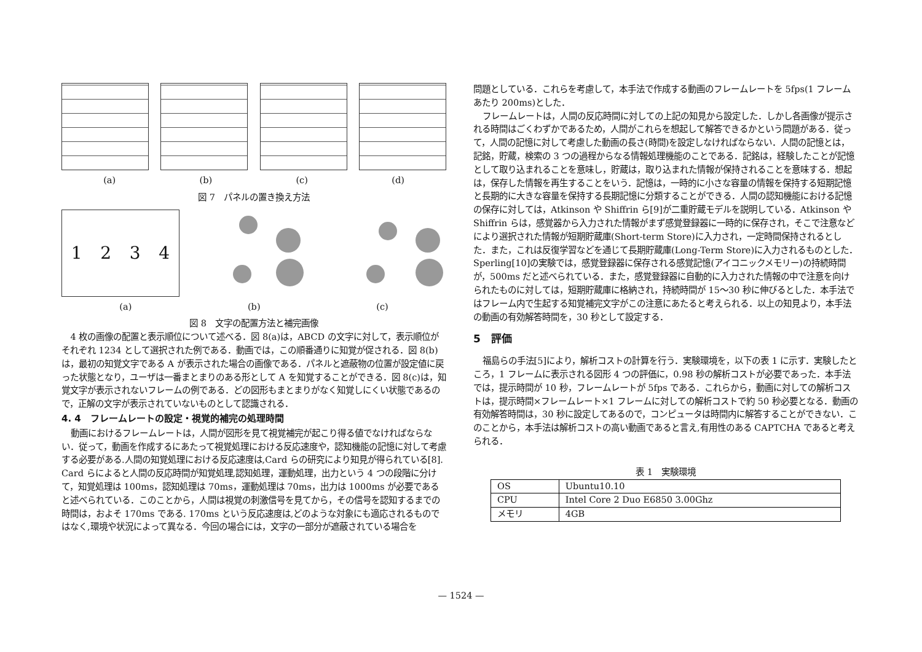(a) (b) (c) (d)
図 7　パネルの置き換え方法
1234
(a) (b) (c)
図 8　文字の配置方法と補完画像
4 枚の画像の配置と表示順位について述べる．図 8(a)は，ABCD の文字に対して，表示順位がそれぞれ 1234 として選択された例である．動画では，この順番通りに知覚が促される．図 8(b)は，最初の知覚文字である A が表示された場合の画像である．パネルと遮蔽物の位置が設定値に戻った状態となり，ユーザは一番まとまりのある形として A を知覚することができる．図 8(c)は，知覚文字が表示されないフレームの例である．どの図形もまとまりがなく知覚しにくい状態であるので，正解の文字が表示されていないものとして認識される．
4. 4　フレームレートの設定・視覚的補完の処理時間
動画におけるフレームレートは，人間が図形を見て視覚補完が起こり得る値でなければならない．従って，動画を作成するにあたって視覚処理における反応速度や，認知機能の記憶に対して考慮する必要がある.人間の知覚処理における反応速度は,Card らの研究により知見が得られている[8]. Card らによると人間の反応時間が知覚処理,認知処理，運動処理，出力という 4 つの段階に分けて，知覚処理は 100ms，認知処理は 70ms，運動処理は 70ms，出力は 1000ms が必要であると述べられている．このことから，人間は視覚の刺激信号を見てから，その信号を認知するまでの時間は，およそ 170ms である. 170ms という反応速度は,どのような対象にも適応されるものではなく,環境や状況によって異なる．今回の場合には，文字の一部分が遮蔽されている場合を
問題としている．これらを考慮して，本手法で作成する動画のフレームレートを 5fps(1 フレームあたり 200ms)とした．
フレームレートは，人間の反応時間に対しての上記の知見から設定した．しかし各画像が提示される時間はごくわずかであるため，人間がこれらを想起して解答できるかという問題がある．従って，人間の記憶に対して考慮した動画の長さ(時間)を設定しなければならない．人間の記憶とは，記銘，貯蔵，検索の 3 つの過程からなる情報処理機能のことである．記銘は，経験したことが記憶として取り込まれることを意味し，貯蔵は，取り込まれた情報が保持されることを意味する．想起は，保存した情報を再生することをいう．記憶は，一時的に小さな容量の情報を保持する短期記憶と長期的に大きな容量を保持する長期記憶に分類することができる．人間の認知機能における記憶の保存に対しては，Atkinson や Shiffrin ら[9]が二重貯蔵モデルを説明している．Atkinson や Shiffrin らは，感覚器から入力された情報がまず感覚登録器に一時的に保存され，そこで注意などにより選択された情報が短期貯蔵庫(Short-term Store)に入力され，一定時間保持されるとした．また，これは反復学習などを通じて長期貯蔵庫(Long-Term Store)に入力されるものとした．Sperling[10]の実験では，感覚登録器に保存される感覚記憶(アイコニックメモリー)の持続時間が，500ms だと述べられている．また，感覚登録器に自動的に入力された情報の中で注意を向けられたものに対しては，短期貯蔵庫に格納され，持続時間が 15～30 秒に伸びるとした．本手法ではフレーム内で生起する知覚補完文字がこの注意にあたると考えられる．以上の知見より，本手法の動画の有効解答時間を，30 秒として設定する．
5　評価
福島らの手法[5]により，解析コストの計算を行う．実験環境を，以下の表 1 に示す．実験したところ，1 フレームに表示される図形 4 つの評価に，0.98 秒の解析コストが必要であった．本手法では，提示時間が 10 秒，フレームレートが 5fps である．これらから，動画に対しての解析コストは，提示時間×フレームレート×1 フレームに対しての解析コストで約 50 秒必要となる．動画の有効解答時間は，30 秒に設定してあるので，コンピュータは時間内に解答することができない．このことから，本手法は解析コストの高い動画であると言え,有用性のある CAPTCHA であると考えられる．
表 1　実験環境
| OS | Ubuntu10.10 |
| CPU | Intel Core 2 Duo E6850 3.00Ghz |
| メモリ | 4GB |
— 1524 —